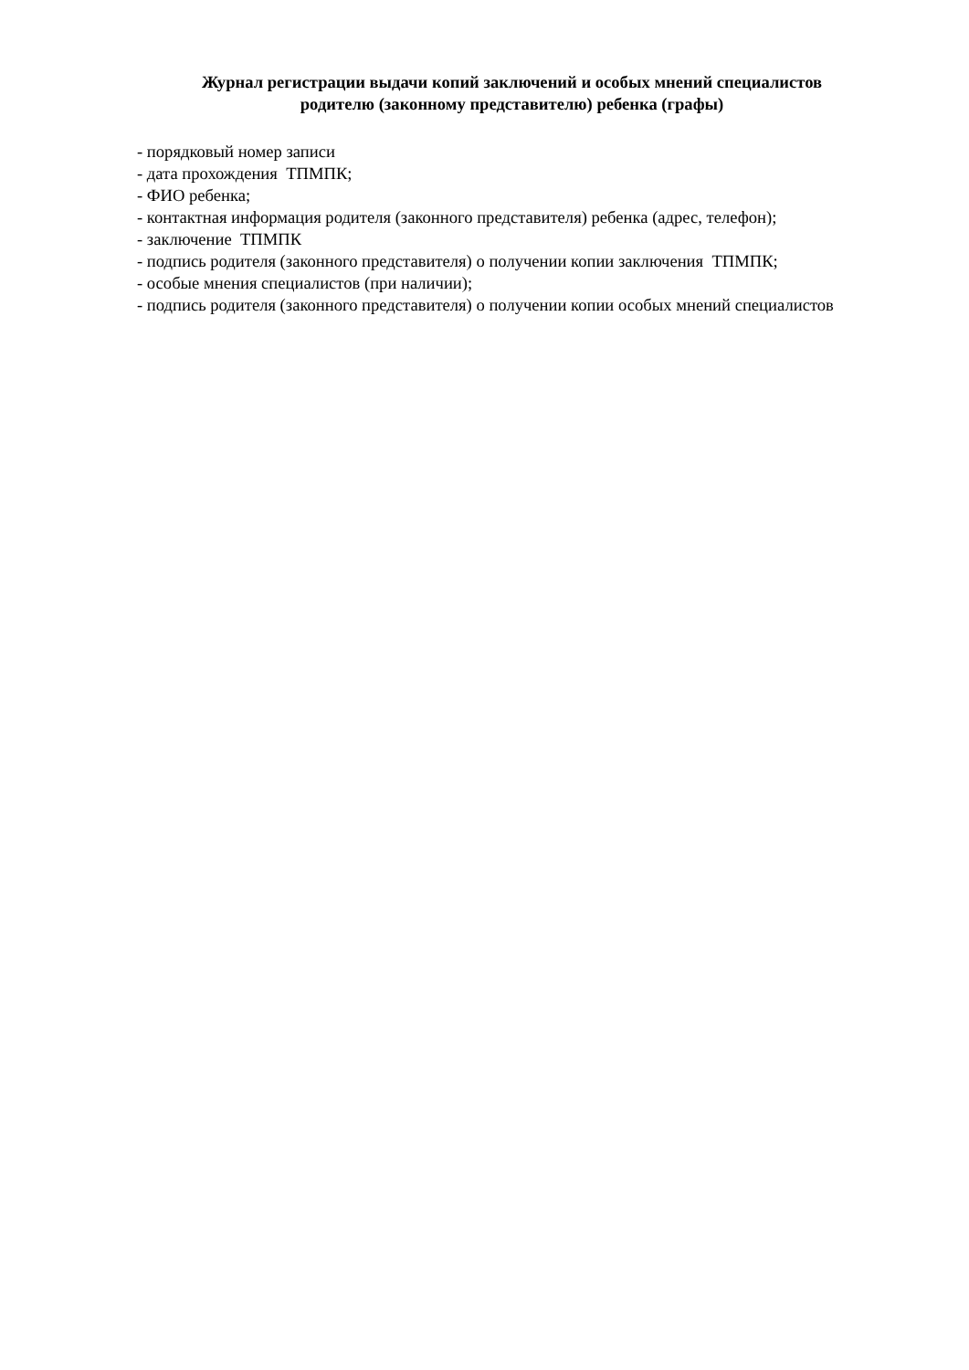Журнал регистрации выдачи копий заключений и особых мнений специалистов
родителю (законному представителю) ребенка (графы)
- порядковый номер записи
- дата прохождения ТПМПК;
- ФИО ребенка;
- контактная информация родителя (законного представителя) ребенка (адрес, телефон);
- заключение ТПМПК
- подпись родителя (законного представителя) о получении копии заключения ТПМПК;
- особые мнения специалистов (при наличии);
- подпись родителя (законного представителя) о получении копии особых мнений специалистов